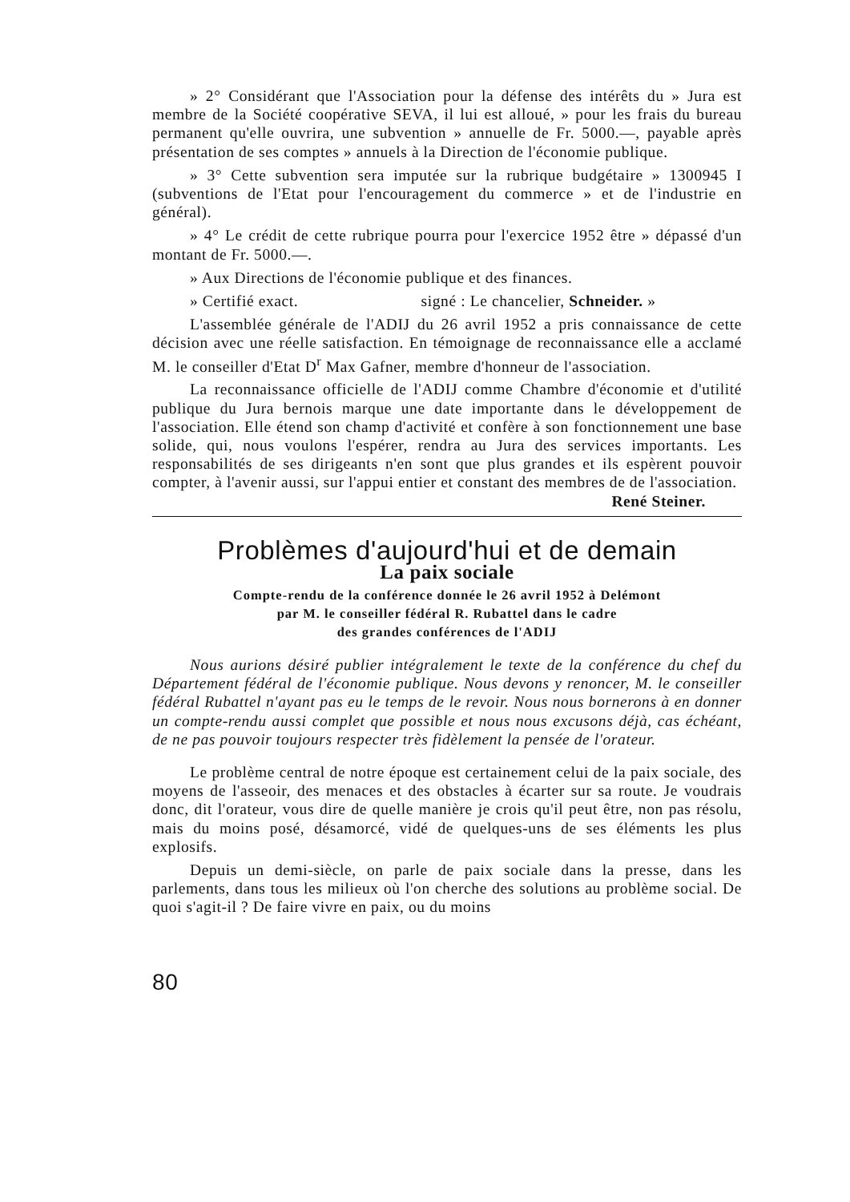» 2° Considérant que l'Association pour la défense des intérêts du » Jura est membre de la Société coopérative SEVA, il lui est alloué, » pour les frais du bureau permanent qu'elle ouvrira, une subvention » annuelle de Fr. 5000.—, payable après présentation de ses comptes » annuels à la Direction de l'économie publique.
» 3° Cette subvention sera imputée sur la rubrique budgétaire » 1300945 I (subventions de l'Etat pour l'encouragement du commerce » et de l'industrie en général).
» 4° Le crédit de cette rubrique pourra pour l'exercice 1952 être » dépassé d'un montant de Fr. 5000.—.
» Aux Directions de l'économie publique et des finances.
» Certifié exact. signé : Le chancelier, Schneider. »
L'assemblée générale de l'ADIJ du 26 avril 1952 a pris connaissance de cette décision avec une réelle satisfaction. En témoignage de reconnaissance elle a acclamé M. le conseiller d'Etat D<sup>r</sup> Max Gafner, membre d'honneur de l'association.
La reconnaissance officielle de l'ADIJ comme Chambre d'économie et d'utilité publique du Jura bernois marque une date importante dans le développement de l'association. Elle étend son champ d'activité et confère à son fonctionnement une base solide, qui, nous voulons l'espérer, rendra au Jura des services importants. Les responsabilités de ses dirigeants n'en sont que plus grandes et ils espèrent pouvoir compter, à l'avenir aussi, sur l'appui entier et constant des membres de de l'association. René Steiner.
Problèmes d'aujourd'hui et de demain
La paix sociale
Compte-rendu de la conférence donnée le 26 avril 1952 à Delémont
par M. le conseiller fédéral R. Rubattel dans le cadre
des grandes conférences de l'ADIJ
Nous aurions désiré publier intégralement le texte de la conférence du chef du Département fédéral de l'économie publique. Nous devons y renoncer, M. le conseiller fédéral Rubattel n'ayant pas eu le temps de le revoir. Nous nous bornerons à en donner un compte-rendu aussi complet que possible et nous nous excusons déjà, cas échéant, de ne pas pouvoir toujours respecter très fidèlement la pensée de l'orateur.
Le problème central de notre époque est certainement celui de la paix sociale, des moyens de l'asseoir, des menaces et des obstacles à écarter sur sa route. Je voudrais donc, dit l'orateur, vous dire de quelle manière je crois qu'il peut être, non pas résolu, mais du moins posé, désamorcé, vidé de quelques-uns de ses éléments les plus explosifs.
Depuis un demi-siècle, on parle de paix sociale dans la presse, dans les parlements, dans tous les milieux où l'on cherche des solutions au problème social. De quoi s'agit-il ? De faire vivre en paix, ou du moins
80